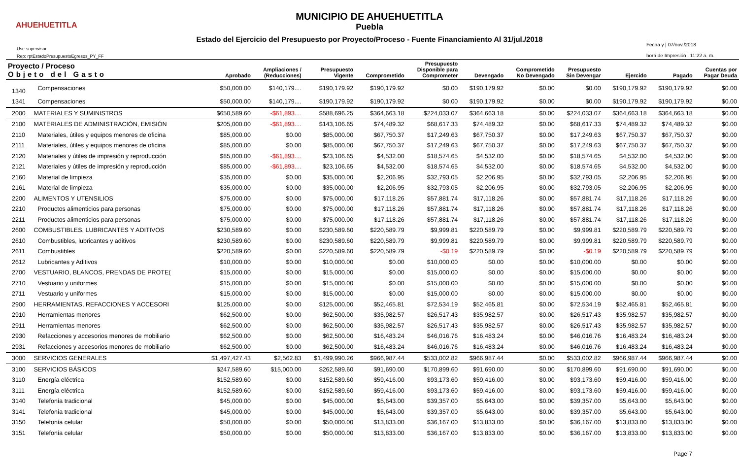AHUEHUETITLA
MUNICIPIO DE AHUEHUETITLA
Puebla
Estado del Ejercicio del Presupuesto por Proyecto/Proceso - Fuente Financiamiento Al 31/jul./2018
Usr: supervisor
Rep: rptEstadoPresupuestoEgresos_PY_FF
Fecha y | 07/nov./2018
hora de Impresión | 11:22 a. m.
| Proyecto / Proceso Objeto del Gasto | | Aprobado | Ampliaciones / (Reducciones) | Presupuesto Vigente | Comprometido | Presupuesto Disponible para Comprometer | Devengado | Comprometido No Devengado | Presupuesto Sin Devengar | Ejercido | Pagado | Cuentas por Pagar Deuda |
| --- | --- | --- | --- | --- | --- | --- | --- | --- | --- | --- | --- | --- |
| 1340 | Compensaciones | $50,000.00 | $140,179.... | $190,179.92 | $190,179.92 | $0.00 | $190,179.92 | $0.00 | $0.00 | $190,179.92 | $190,179.92 | $0.00 |
| 1341 | Compensaciones | $50,000.00 | $140,179.... | $190,179.92 | $190,179.92 | $0.00 | $190,179.92 | $0.00 | $0.00 | $190,179.92 | $190,179.92 | $0.00 |
| 2000 | MATERIALES Y SUMINISTROS | $650,589.60 | -$61,893.... | $588,696.25 | $364,663.18 | $224,033.07 | $364,663.18 | $0.00 | $224,033.07 | $364,663.18 | $364,663.18 | $0.00 |
| 2100 | MATERIALES DE ADMINISTRACIÓN, EMISIÓN | $205,000.00 | -$61,893.... | $143,106.65 | $74,489.32 | $68,617.33 | $74,489.32 | $0.00 | $68,617.33 | $74,489.32 | $74,489.32 | $0.00 |
| 2110 | Materiales, útiles y equipos menores de oficina | $85,000.00 | $0.00 | $85,000.00 | $67,750.37 | $17,249.63 | $67,750.37 | $0.00 | $17,249.63 | $67,750.37 | $67,750.37 | $0.00 |
| 2111 | Materiales, útiles y equipos menores de oficina | $85,000.00 | $0.00 | $85,000.00 | $67,750.37 | $17,249.63 | $67,750.37 | $0.00 | $17,249.63 | $67,750.37 | $67,750.37 | $0.00 |
| 2120 | Materiales y útiles de impresión y reproducción | $85,000.00 | -$61,893.... | $23,106.65 | $4,532.00 | $18,574.65 | $4,532.00 | $0.00 | $18,574.65 | $4,532.00 | $4,532.00 | $0.00 |
| 2121 | Materiales y útiles de impresión y reproducción | $85,000.00 | -$61,893.... | $23,106.65 | $4,532.00 | $18,574.65 | $4,532.00 | $0.00 | $18,574.65 | $4,532.00 | $4,532.00 | $0.00 |
| 2160 | Material de limpieza | $35,000.00 | $0.00 | $35,000.00 | $2,206.95 | $32,793.05 | $2,206.95 | $0.00 | $32,793.05 | $2,206.95 | $2,206.95 | $0.00 |
| 2161 | Material de limpieza | $35,000.00 | $0.00 | $35,000.00 | $2,206.95 | $32,793.05 | $2,206.95 | $0.00 | $32,793.05 | $2,206.95 | $2,206.95 | $0.00 |
| 2200 | ALIMENTOS Y UTENSILIOS | $75,000.00 | $0.00 | $75,000.00 | $17,118.26 | $57,881.74 | $17,118.26 | $0.00 | $57,881.74 | $17,118.26 | $17,118.26 | $0.00 |
| 2210 | Productos alimenticios para personas | $75,000.00 | $0.00 | $75,000.00 | $17,118.26 | $57,881.74 | $17,118.26 | $0.00 | $57,881.74 | $17,118.26 | $17,118.26 | $0.00 |
| 2211 | Productos alimenticios para personas | $75,000.00 | $0.00 | $75,000.00 | $17,118.26 | $57,881.74 | $17,118.26 | $0.00 | $57,881.74 | $17,118.26 | $17,118.26 | $0.00 |
| 2600 | COMBUSTIBLES, LUBRICANTES Y ADITIVOS | $230,589.60 | $0.00 | $230,589.60 | $220,589.79 | $9,999.81 | $220,589.79 | $0.00 | $9,999.81 | $220,589.79 | $220,589.79 | $0.00 |
| 2610 | Combustibles, lubricantes y aditivos | $230,589.60 | $0.00 | $230,589.60 | $220,589.79 | $9,999.81 | $220,589.79 | $0.00 | $9,999.81 | $220,589.79 | $220,589.79 | $0.00 |
| 2611 | Combustibles | $220,589.60 | $0.00 | $220,589.60 | $220,589.79 | -$0.19 | $220,589.79 | $0.00 | -$0.19 | $220,589.79 | $220,589.79 | $0.00 |
| 2612 | Lubricantes y Aditivos | $10,000.00 | $0.00 | $10,000.00 | $0.00 | $10,000.00 | $0.00 | $0.00 | $10,000.00 | $0.00 | $0.00 | $0.00 |
| 2700 | VESTUARIO, BLANCOS, PRENDAS DE PROTE( | $15,000.00 | $0.00 | $15,000.00 | $0.00 | $15,000.00 | $0.00 | $0.00 | $15,000.00 | $0.00 | $0.00 | $0.00 |
| 2710 | Vestuario y uniformes | $15,000.00 | $0.00 | $15,000.00 | $0.00 | $15,000.00 | $0.00 | $0.00 | $15,000.00 | $0.00 | $0.00 | $0.00 |
| 2711 | Vestuario y uniformes | $15,000.00 | $0.00 | $15,000.00 | $0.00 | $15,000.00 | $0.00 | $0.00 | $15,000.00 | $0.00 | $0.00 | $0.00 |
| 2900 | HERRAMIENTAS, REFACCIONES Y ACCESORI | $125,000.00 | $0.00 | $125,000.00 | $52,465.81 | $72,534.19 | $52,465.81 | $0.00 | $72,534.19 | $52,465.81 | $52,465.81 | $0.00 |
| 2910 | Herramientas menores | $62,500.00 | $0.00 | $62,500.00 | $35,982.57 | $26,517.43 | $35,982.57 | $0.00 | $26,517.43 | $35,982.57 | $35,982.57 | $0.00 |
| 2911 | Herramientas menores | $62,500.00 | $0.00 | $62,500.00 | $35,982.57 | $26,517.43 | $35,982.57 | $0.00 | $26,517.43 | $35,982.57 | $35,982.57 | $0.00 |
| 2930 | Refacciones y accesorios menores de mobiliario | $62,500.00 | $0.00 | $62,500.00 | $16,483.24 | $46,016.76 | $16,483.24 | $0.00 | $46,016.76 | $16,483.24 | $16,483.24 | $0.00 |
| 2931 | Refacciones y accesorios menores de mobiliario | $62,500.00 | $0.00 | $62,500.00 | $16,483.24 | $46,016.76 | $16,483.24 | $0.00 | $46,016.76 | $16,483.24 | $16,483.24 | $0.00 |
| 3000 | SERVICIOS GENERALES | $1,497,427.43 | $2,562.83 | $1,499,990.26 | $966,987.44 | $533,002.82 | $966,987.44 | $0.00 | $533,002.82 | $966,987.44 | $966,987.44 | $0.00 |
| 3100 | SERVICIOS BÁSICOS | $247,589.60 | $15,000.00 | $262,589.60 | $91,690.00 | $170,899.60 | $91,690.00 | $0.00 | $170,899.60 | $91,690.00 | $91,690.00 | $0.00 |
| 3110 | Energía eléctrica | $152,589.60 | $0.00 | $152,589.60 | $59,416.00 | $93,173.60 | $59,416.00 | $0.00 | $93,173.60 | $59,416.00 | $59,416.00 | $0.00 |
| 3111 | Energía eléctrica | $152,589.60 | $0.00 | $152,589.60 | $59,416.00 | $93,173.60 | $59,416.00 | $0.00 | $93,173.60 | $59,416.00 | $59,416.00 | $0.00 |
| 3140 | Telefonía tradicional | $45,000.00 | $0.00 | $45,000.00 | $5,643.00 | $39,357.00 | $5,643.00 | $0.00 | $39,357.00 | $5,643.00 | $5,643.00 | $0.00 |
| 3141 | Telefonía tradicional | $45,000.00 | $0.00 | $45,000.00 | $5,643.00 | $39,357.00 | $5,643.00 | $0.00 | $39,357.00 | $5,643.00 | $5,643.00 | $0.00 |
| 3150 | Telefonía celular | $50,000.00 | $0.00 | $50,000.00 | $13,833.00 | $36,167.00 | $13,833.00 | $0.00 | $36,167.00 | $13,833.00 | $13,833.00 | $0.00 |
| 3151 | Telefonía celular | $50,000.00 | $0.00 | $50,000.00 | $13,833.00 | $36,167.00 | $13,833.00 | $0.00 | $36,167.00 | $13,833.00 | $13,833.00 | $0.00 |
Page 7